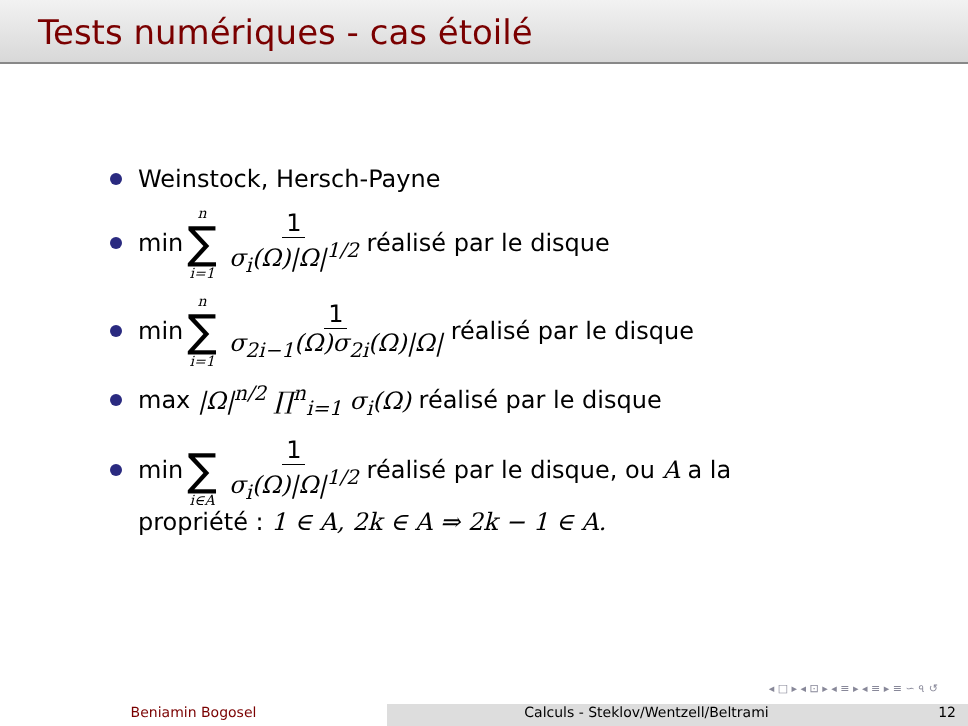Tests numériques - cas étoilé
Weinstock, Hersch-Payne
min n ∑ i=1 1 σ<sub>i</sub>(Ω)|Ω|<sup>1/2</sup> réalisé par le disque
min n ∑ i=1 1 σ<sub>2i−1</sub>(Ω)σ<sub>2i</sub>(Ω)|Ω| réalisé par le disque
max |Ω|<sup>n/2</sup> ∏<sup>n</sup><sub>i=1</sub> σ<sub>i</sub>(Ω) réalisé par le disque
min ∑ i∈A 1 σ<sub>i</sub>(Ω)|Ω|<sup>1/2</sup> réalisé par le disque, ou A a la
propriété : 1 ∈ A, 2k ∈ A ⇒ 2k − 1 ∈ A.
◂ □ ▸ ◂ ⊡ ▸ ◂ ≡ ▸ ◂ ≡ ▸ ≡ ∽ ৭ ↺
Beniamin Bogosel Calculs - Steklov/Wentzell/Beltrami
12